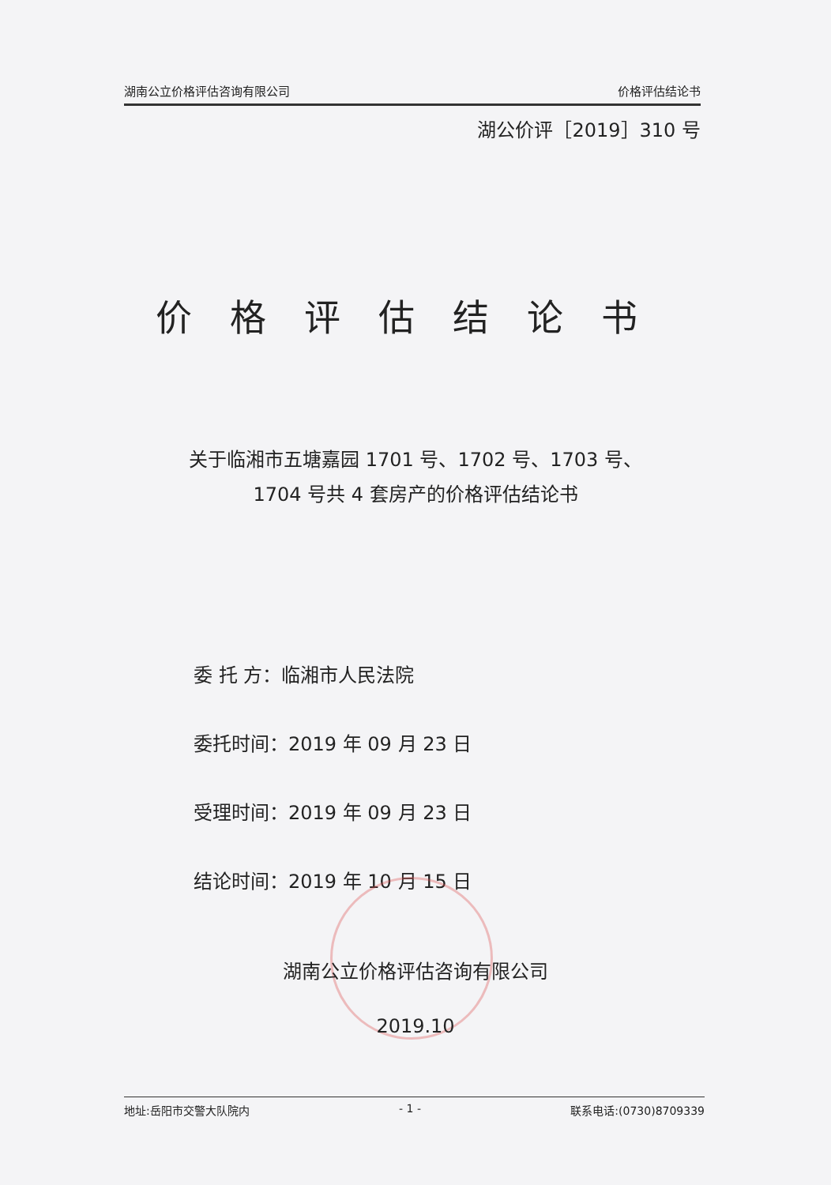湖南公立价格评估咨询有限公司 价格评估结论书
湖公价评［2019］310 号
价格评估结论书
关于临湘市五塘嘉园 1701 号、1702 号、1703 号、
1704 号共 4 套房产的价格评估结论书
委 托 方：临湘市人民法院
委托时间：2019 年 09 月 23 日
受理时间：2019 年 09 月 23 日
结论时间：2019 年 10 月 15 日
湖南公立价格评估咨询有限公司
2019.10
地址:岳阳市交警大队院内 - 1 - 联系电话:(0730)8709339